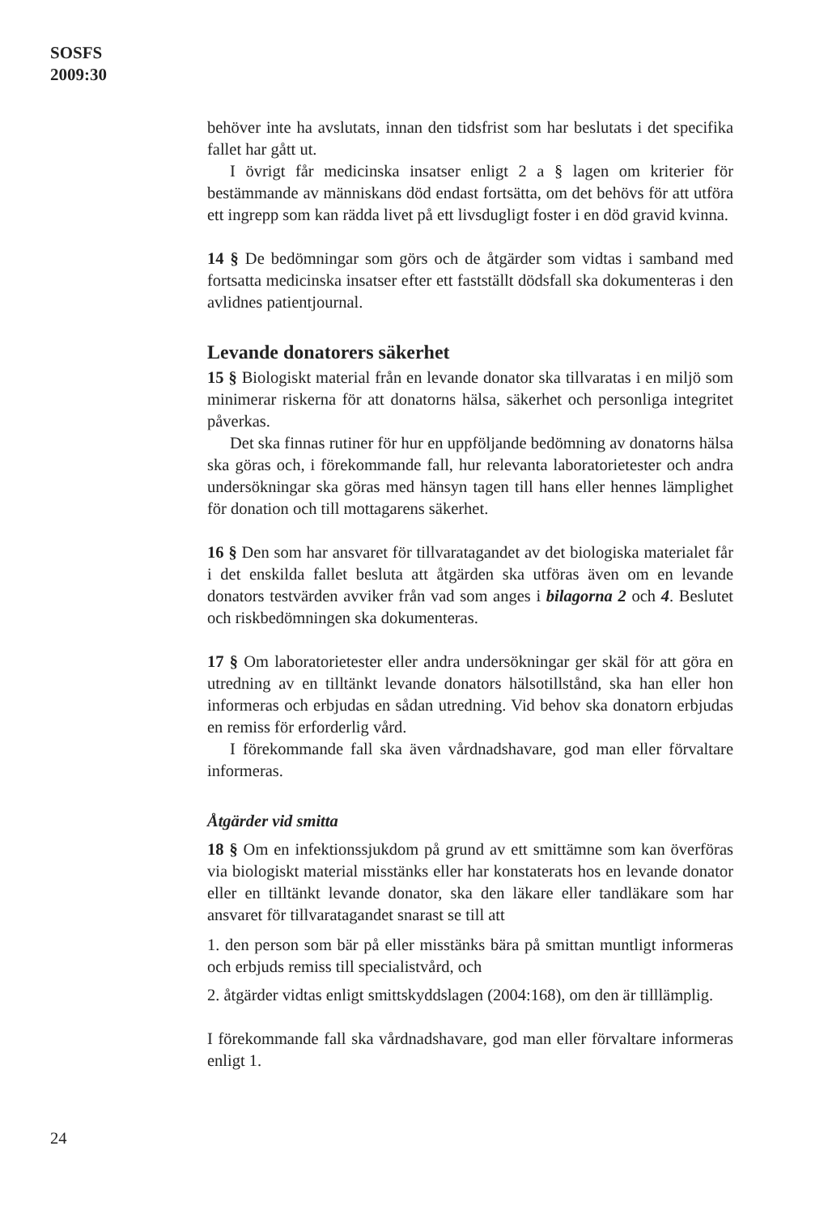SOSFS
2009:30
behöver inte ha avslutats, innan den tidsfrist som har beslutats i det specifika fallet har gått ut.
I övrigt får medicinska insatser enligt 2 a § lagen om kriterier för bestämmande av människans död endast fortsätta, om det behövs för att utföra ett ingrepp som kan rädda livet på ett livsdugligt foster i en död gravid kvinna.
14 § De bedömningar som görs och de åtgärder som vidtas i samband med fortsatta medicinska insatser efter ett fastställt dödsfall ska dokumenteras i den avlidnes patientjournal.
Levande donatorers säkerhet
15 § Biologiskt material från en levande donator ska tillvaratas i en miljö som minimerar riskerna för att donatorns hälsa, säkerhet och personliga integritet påverkas.
Det ska finnas rutiner för hur en uppföljande bedömning av donatorns hälsa ska göras och, i förekommande fall, hur relevanta laboratorietester och andra undersökningar ska göras med hänsyn tagen till hans eller hennes lämplighet för donation och till mottagarens säkerhet.
16 § Den som har ansvaret för tillvaratagandet av det biologiska materialet får i det enskilda fallet besluta att åtgärden ska utföras även om en levande donators testvärden avviker från vad som anges i bilagorna 2 och 4. Beslutet och riskbedömningen ska dokumenteras.
17 § Om laboratorietester eller andra undersökningar ger skäl för att göra en utredning av en tilltänkt levande donators hälsotillstånd, ska han eller hon informeras och erbjudas en sådan utredning. Vid behov ska donatorn erbjudas en remiss för erforderlig vård.
I förekommande fall ska även vårdnadshavare, god man eller förvaltare informeras.
Åtgärder vid smitta
18 § Om en infektionssjukdom på grund av ett smittämne som kan överföras via biologiskt material misstänks eller har konstaterats hos en levande donator eller en tilltänkt levande donator, ska den läkare eller tandläkare som har ansvaret för tillvaratagandet snarast se till att
1. den person som bär på eller misstänks bära på smittan muntligt informeras och erbjuds remiss till specialistvård, och
2. åtgärder vidtas enligt smittskyddslagen (2004:168), om den är tilllämplig.
I förekommande fall ska vårdnadshavare, god man eller förvaltare informeras enligt 1.
24